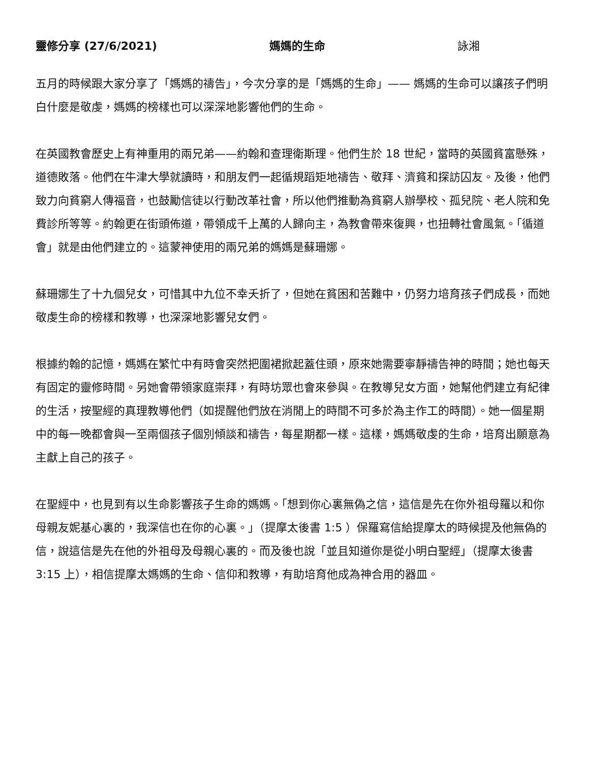靈修分享 (27/6/2021) 媽媽的生命 詠湘
五月的時候跟大家分享了「媽媽的禱告」，今次分享的是「媽媽的生命」—— 媽媽的生命可以讓孩子們明白什麼是敬虔，媽媽的榜樣也可以深深地影響他們的生命。
在英國教會歷史上有神重用的兩兄弟——約翰和查理衛斯理。他們生於 18 世紀，當時的英國貧富懸殊，道德敗落。他們在牛津大學就讀時，和朋友們一起循規蹈矩地禱告、敬拜、濟貧和探訪囚友。及後，他們致力向貧窮人傳福音，也鼓勵信徒以行動改革社會，所以他們推動為貧窮人辦學校、孤兒院、老人院和免費診所等等。約翰更在街頭佈道，帶領成千上萬的人歸向主，為教會帶來復興，也扭轉社會風氣。「循道會」就是由他們建立的。這蒙神使用的兩兄弟的媽媽是蘇珊娜。
蘇珊娜生了十九個兒女，可惜其中九位不幸夭折了，但她在貧困和苦難中，仍努力培育孩子們成長，而她敬虔生命的榜樣和教導，也深深地影響兒女們。
根據約翰的記憶，媽媽在繁忙中有時會突然把圍裙掀起蓋住頭，原來她需要寧靜禱告神的時間；她也每天有固定的靈修時間。另她會帶領家庭崇拜，有時坊眾也會來參與。在教導兒女方面，她幫他們建立有紀律的生活，按聖經的真理教導他們（如提醒他們放在消閒上的時間不可多於為主作工的時間）。她一個星期中的每一晚都會與一至兩個孩子個別傾談和禱告，每星期都一樣。這樣，媽媽敬虔的生命，培育出願意為主獻上自己的孩子。
在聖經中，也見到有以生命影響孩子生命的媽媽。「想到你心裏無偽之信，這信是先在你外祖母羅以和你母親友妮基心裏的，我深信也在你的心裏。」（提摩太後書 1:5 ）保羅寫信給提摩太的時候提及他無偽的信，說這信是先在他的外祖母及母親心裏的。而及後也說「並且知道你是從小明白聖經」（提摩太後書 3:15 上），相信提摩太媽媽的生命、信仰和教導，有助培育他成為神合用的器皿。